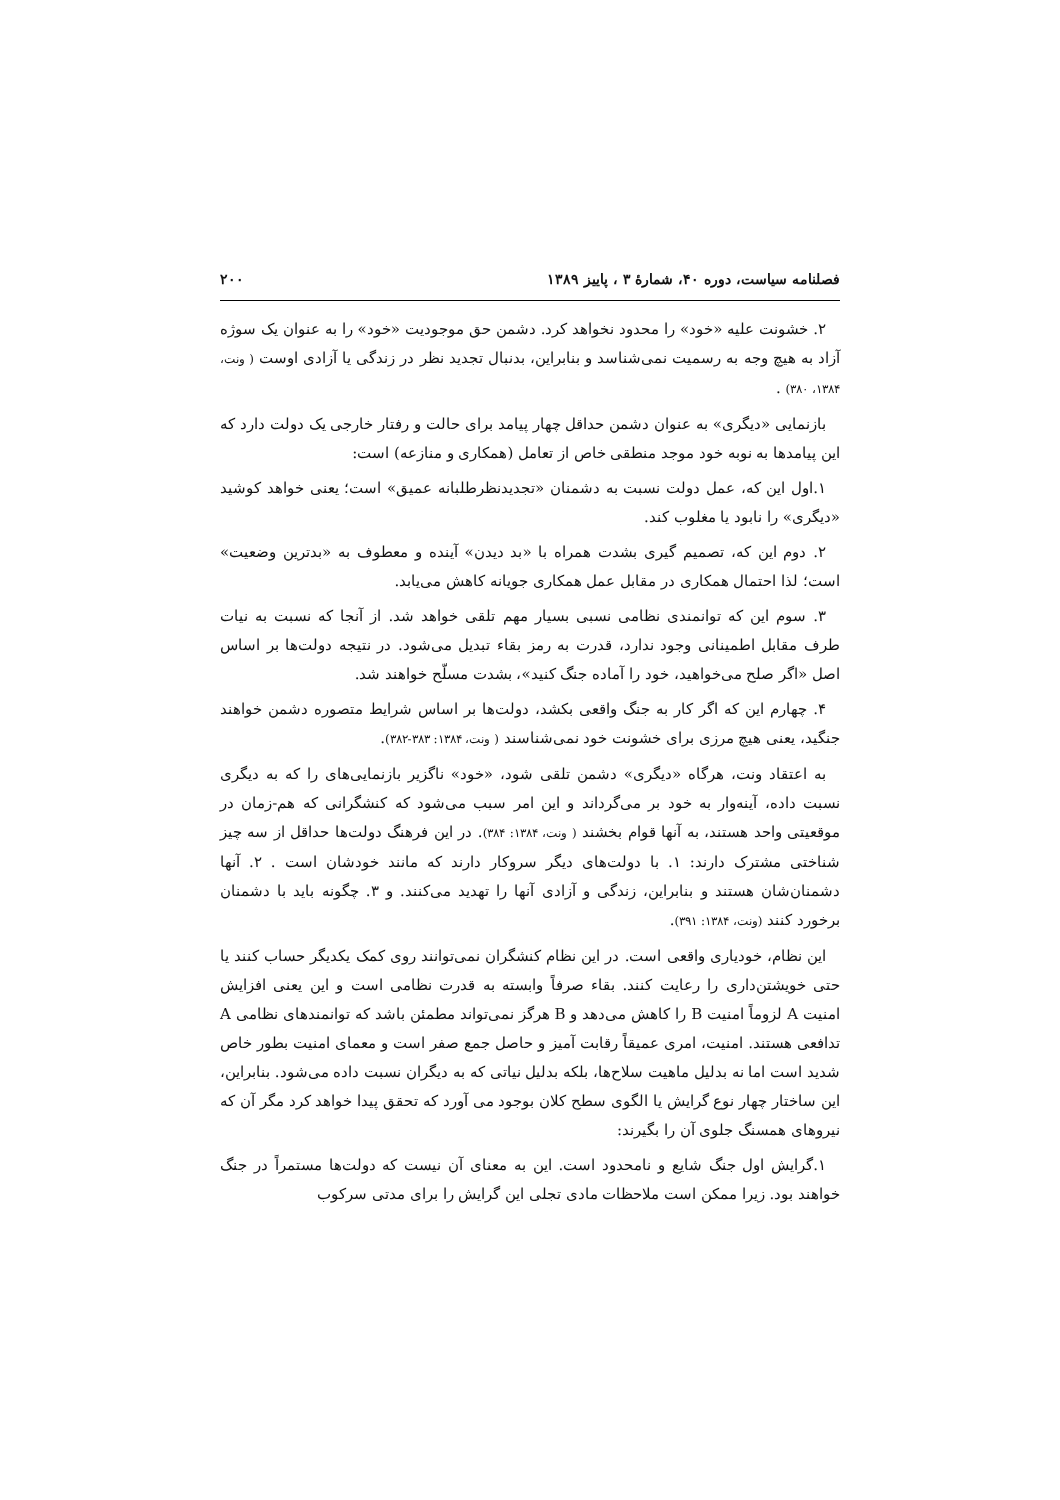فصلنامه سیاست، دوره ۴۰، شمارهٔ ۳ ، پاییز ۱۳۸۹ ۲۰۰
۲. خشونت علیه «خود» را محدود نخواهد کرد. دشمن حق موجودیت «خود» را به عنوان یک سوژه آزاد به هیچ وجه به رسمیت نمی‌شناسد و بنابراین، بدنبال تجدید نظر در زندگی یا آزادی اوست ( ونت، ۱۳۸۴، ۳۸۰) .
بازنمایی «دیگری» به عنوان دشمن حداقل چهار پیامد برای حالت و رفتار خارجی یک دولت دارد که این پیامدها به نوبه خود موجد منطقی خاص از تعامل (همکاری و منازعه) است:
۱.اول این که، عمل دولت نسبت به دشمنان «تجدیدنظرطلبانه عمیق» است؛ یعنی خواهد کوشید «دیگری» را نابود یا مغلوب کند.
۲. دوم این که، تصمیم گیری بشدت همراه با «بد دیدن» آینده و معطوف به «بدترین وضعیت» است؛ لذا احتمال همکاری در مقابل عمل همکاری جویانه کاهش می‌یابد.
۳. سوم این که توانمندی نظامی نسبی بسیار مهم تلقی خواهد شد. از آنجا که نسبت به نیات طرف مقابل اطمینانی وجود ندارد، قدرت به رمز بقاء تبدیل می‌شود. در نتیجه دولت‌ها بر اساس اصل «اگر صلح می‌خواهید، خود را آماده جنگ کنید»، بشدت مسلّح خواهند شد.
۴. چهارم این که اگر کار به جنگ واقعی بکشد، دولت‌ها بر اساس شرایط متصوره دشمن خواهند جنگید، یعنی هیچ مرزی برای خشونت خود نمی‌شناسند ( ونت، ۱۳۸۴: ۳۸۳-۳۸۲).
به اعتقاد ونت، هرگاه «دیگری» دشمن تلقی شود، «خود» ناگزیر بازنمایی‌های را که به دیگری نسبت داده، آینه‌وار به خود بر می‌گرداند و این امر سبب می‌شود که کنشگرانی که هم-زمان در موقعیتی واحد هستند، به آنها قوام بخشند ( ونت، ۱۳۸۴: ۳۸۴). در این فرهنگ دولت‌ها حداقل از سه چیز شناختی مشترک دارند: ۱. با دولت‌های دیگر سروکار دارند که مانند خودشان است . ۲. آنها دشمنان‌شان هستند و بنابراین، زندگی و آزادی آنها را تهدید می‌کنند. و ۳. چگونه باید با دشمنان برخورد کنند (ونت، ۱۳۸۴: ۳۹۱).
این نظام، خودیاری واقعی است. در این نظام کنشگران نمی‌توانند روی کمک یکدیگر حساب کنند یا حتی خویشتن‌داری را رعایت کنند. بقاء صرفاً وابسته به قدرت نظامی است و این یعنی افزایش امنیت A لزوماً امنیت B را کاهش می‌دهد و B هرگز نمی‌تواند مطمئن باشد که توانمندهای نظامی A تدافعی هستند. امنیت، امری عمیقاً رقابت آمیز و حاصل جمع صفر است و معمای امنیت بطور خاص شدید است اما نه بدلیل ماهیت سلاح‌ها، بلکه بدلیل نیاتی که به دیگران نسبت داده می‌شود. بنابراین، این ساختار چهار نوع گرایش یا الگوی سطح کلان بوجود می آورد که تحقق پیدا خواهد کرد مگر آن که نیروهای همسنگ جلوی آن را بگیرند:
۱.گرایش اول جنگ شایع و نامحدود است. این به معنای آن نیست که دولت‌ها مستمراً در جنگ خواهند بود. زیرا ممکن است ملاحظات مادی تجلی این گرایش را برای مدتی سرکوب